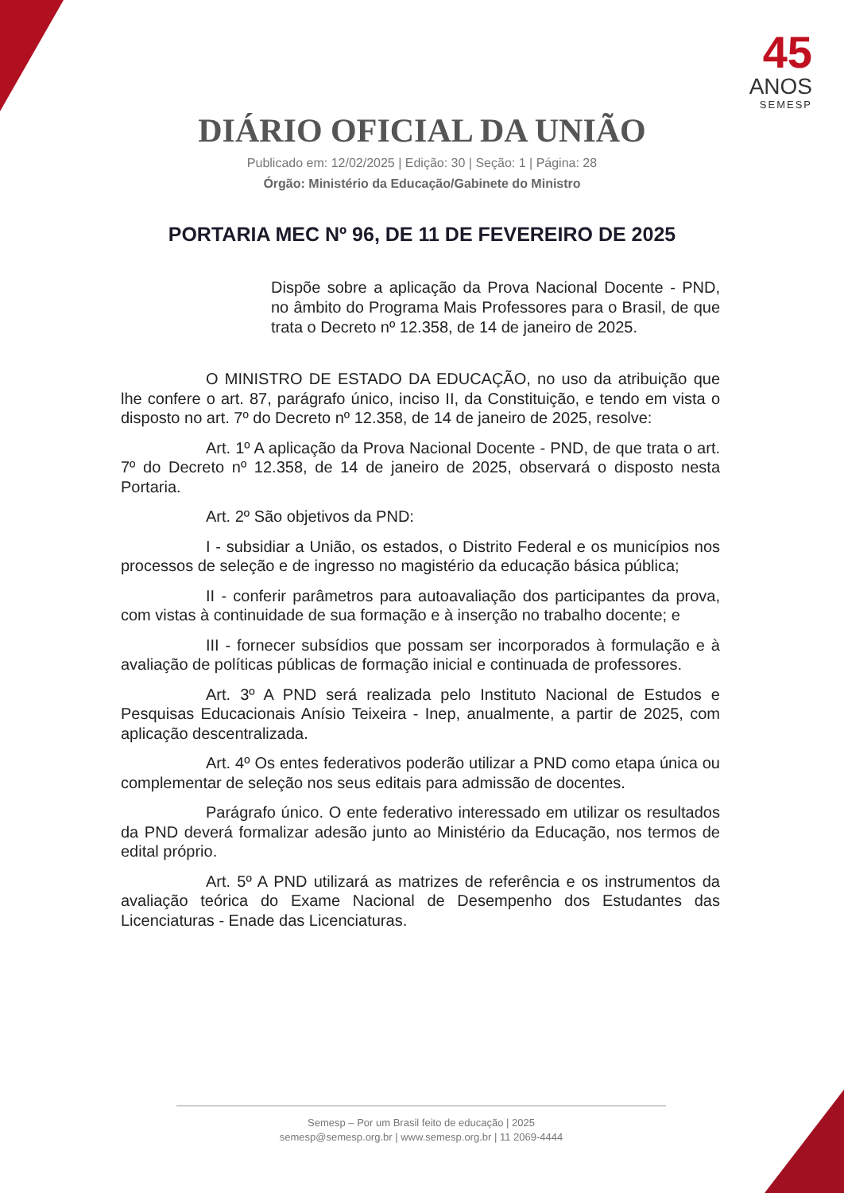45
ANOS
SEMESP
DIÁRIO OFICIAL DA UNIÃO
Publicado em: 12/02/2025 | Edição: 30 | Seção: 1 | Página: 28
Órgão: Ministério da Educação/Gabinete do Ministro
PORTARIA MEC Nº 96, DE 11 DE FEVEREIRO DE 2025
Dispõe sobre a aplicação da Prova Nacional Docente - PND, no âmbito do Programa Mais Professores para o Brasil, de que trata o Decreto nº 12.358, de 14 de janeiro de 2025.
O MINISTRO DE ESTADO DA EDUCAÇÃO, no uso da atribuição que lhe confere o art. 87, parágrafo único, inciso II, da Constituição, e tendo em vista o disposto no art. 7º do Decreto nº 12.358, de 14 de janeiro de 2025, resolve:
Art. 1º A aplicação da Prova Nacional Docente - PND, de que trata o art. 7º do Decreto nº 12.358, de 14 de janeiro de 2025, observará o disposto nesta Portaria.
Art. 2º São objetivos da PND:
I - subsidiar a União, os estados, o Distrito Federal e os municípios nos processos de seleção e de ingresso no magistério da educação básica pública;
II - conferir parâmetros para autoavaliação dos participantes da prova, com vistas à continuidade de sua formação e à inserção no trabalho docente; e
III - fornecer subsídios que possam ser incorporados à formulação e à avaliação de políticas públicas de formação inicial e continuada de professores.
Art. 3º A PND será realizada pelo Instituto Nacional de Estudos e Pesquisas Educacionais Anísio Teixeira - Inep, anualmente, a partir de 2025, com aplicação descentralizada.
Art. 4º Os entes federativos poderão utilizar a PND como etapa única ou complementar de seleção nos seus editais para admissão de docentes.
Parágrafo único. O ente federativo interessado em utilizar os resultados da PND deverá formalizar adesão junto ao Ministério da Educação, nos termos de edital próprio.
Art. 5º A PND utilizará as matrizes de referência e os instrumentos da avaliação teórica do Exame Nacional de Desempenho dos Estudantes das Licenciaturas - Enade das Licenciaturas.
Semesp – Por um Brasil feito de educação | 2025
semesp@semesp.org.br | www.semesp.org.br | 11 2069-4444